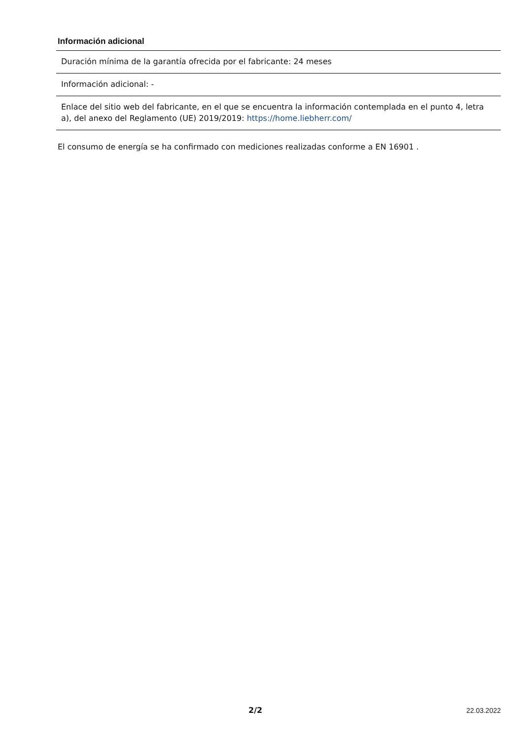Información adicional
| Duración mínima de la garantía ofrecida por el fabricante: 24 meses |
| Información adicional: - |
| Enlace del sitio web del fabricante, en el que se encuentra la información contemplada en el punto 4, letra a), del anexo del Reglamento (UE) 2019/2019: https://home.liebherr.com/ |
El consumo de energía se ha confirmado con mediciones realizadas conforme a EN 16901 .
2/2 22.03.2022